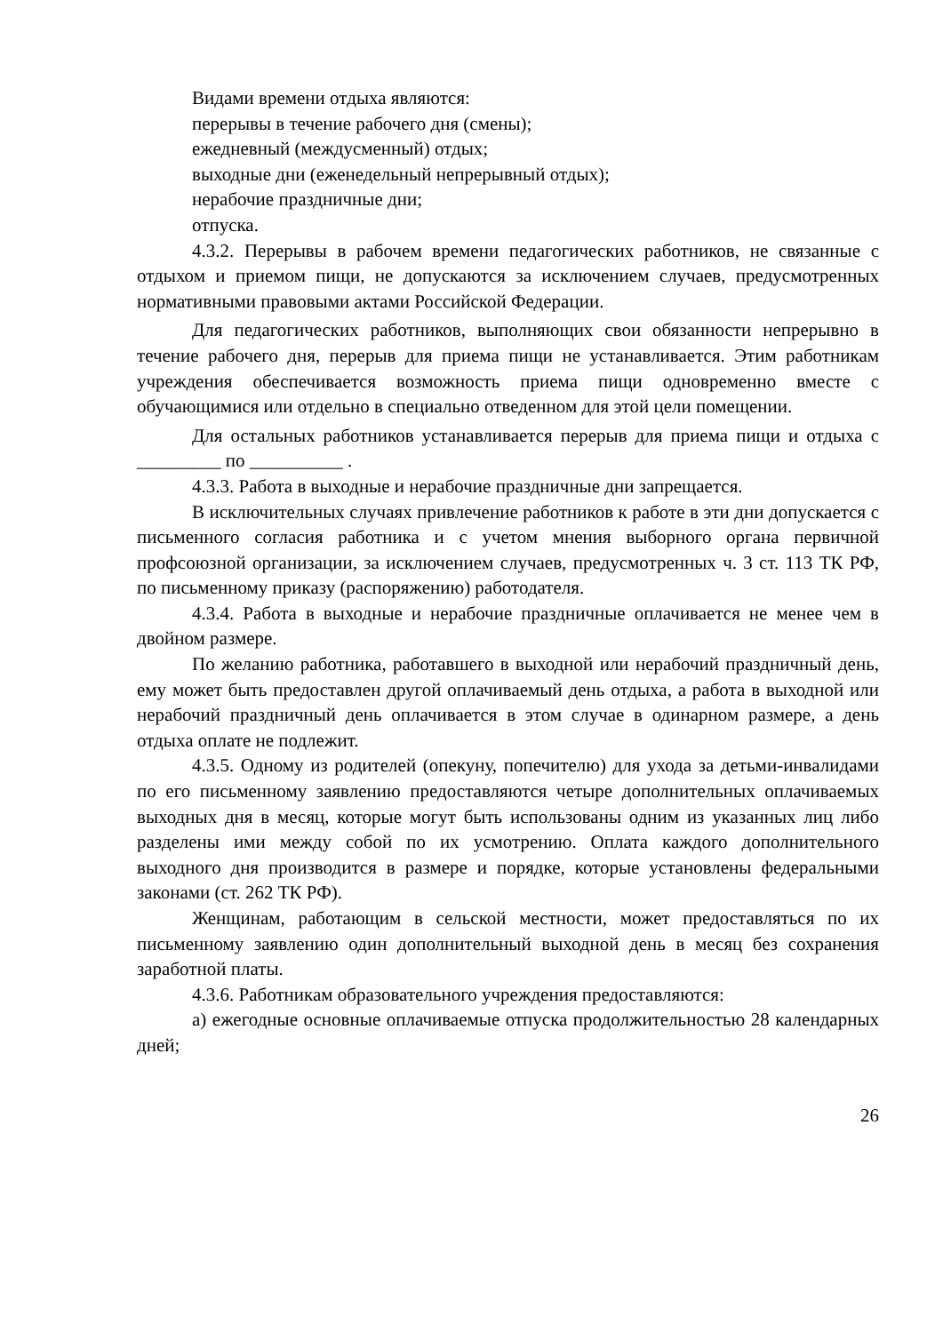Видами времени отдыха являются:
перерывы в течение рабочего дня (смены);
ежедневный (междусменный) отдых;
выходные дни (еженедельный непрерывный отдых);
нерабочие праздничные дни;
отпуска.
4.3.2. Перерывы в рабочем времени педагогических работников, не связанные с отдыхом и приемом пищи, не допускаются за исключением случаев, предусмотренных нормативными правовыми актами Российской Федерации.
Для педагогических работников, выполняющих свои обязанности непрерывно в течение рабочего дня, перерыв для приема пищи не устанавливается. Этим работникам учреждения обеспечивается возможность приема пищи одновременно вместе с обучающимися или отдельно в специально отведенном для этой цели помещении.
Для остальных работников устанавливается перерыв для приема пищи и отдыха с _________ по __________ .
4.3.3. Работа в выходные и нерабочие праздничные дни запрещается.
В исключительных случаях привлечение работников к работе в эти дни допускается с письменного согласия работника и с учетом мнения выборного органа первичной профсоюзной организации, за исключением случаев, предусмотренных ч. 3 ст. 113 ТК РФ, по письменному приказу (распоряжению) работодателя.
4.3.4. Работа в выходные и нерабочие праздничные оплачивается не менее чем в двойном размере.
По желанию работника, работавшего в выходной или нерабочий праздничный день, ему может быть предоставлен другой оплачиваемый день отдыха, а работа в выходной или нерабочий праздничный день оплачивается в этом случае в одинарном размере, а день отдыха оплате не подлежит.
4.3.5. Одному из родителей (опекуну, попечителю) для ухода за детьми-инвалидами по его письменному заявлению предоставляются четыре дополнительных оплачиваемых выходных дня в месяц, которые могут быть использованы одним из указанных лиц либо разделены ими между собой по их усмотрению. Оплата каждого дополнительного выходного дня производится в размере и порядке, которые установлены федеральными законами (ст. 262 ТК РФ).
Женщинам, работающим в сельской местности, может предоставляться по их письменному заявлению один дополнительный выходной день в месяц без сохранения заработной платы.
4.3.6. Работникам образовательного учреждения предоставляются:
а) ежегодные основные оплачиваемые отпуска продолжительностью 28 календарных дней;
26